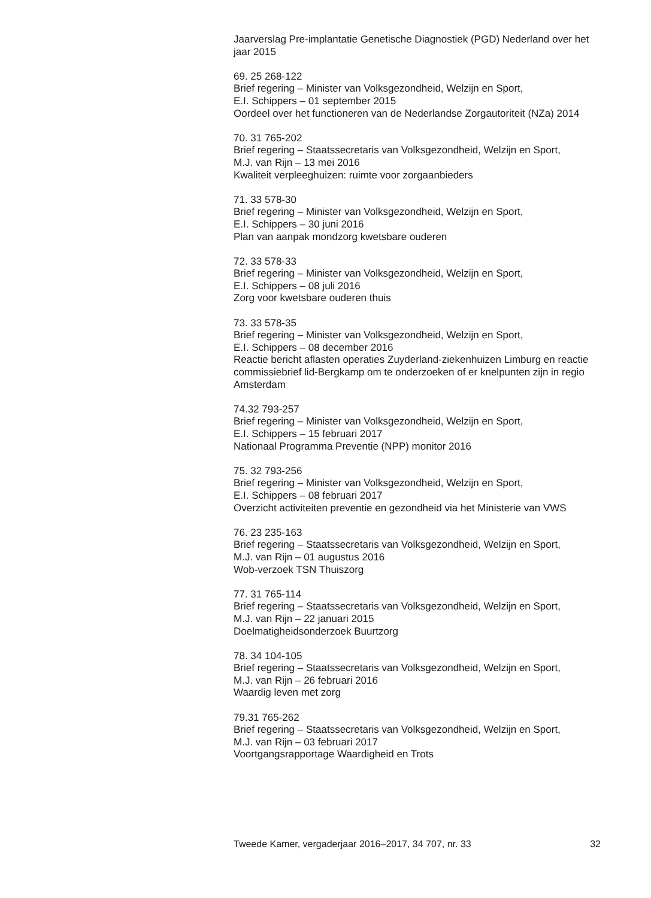Jaarverslag Pre-implantatie Genetische Diagnostiek (PGD) Nederland over het jaar 2015
69. 25 268-122
Brief regering – Minister van Volksgezondheid, Welzijn en Sport,
E.I. Schippers – 01 september 2015
Oordeel over het functioneren van de Nederlandse Zorgautoriteit (NZa) 2014
70. 31 765-202
Brief regering – Staatssecretaris van Volksgezondheid, Welzijn en Sport,
M.J. van Rijn – 13 mei 2016
Kwaliteit verpleeghuizen: ruimte voor zorgaanbieders
71. 33 578-30
Brief regering – Minister van Volksgezondheid, Welzijn en Sport,
E.I. Schippers – 30 juni 2016
Plan van aanpak mondzorg kwetsbare ouderen
72. 33 578-33
Brief regering – Minister van Volksgezondheid, Welzijn en Sport,
E.I. Schippers – 08 juli 2016
Zorg voor kwetsbare ouderen thuis
73. 33 578-35
Brief regering – Minister van Volksgezondheid, Welzijn en Sport,
E.I. Schippers – 08 december 2016
Reactie bericht aflasten operaties Zuyderland-ziekenhuizen Limburg en reactie commissiebrief lid-Bergkamp om te onderzoeken of er knelpunten zijn in regio Amsterdam
74.32 793-257
Brief regering – Minister van Volksgezondheid, Welzijn en Sport,
E.I. Schippers – 15 februari 2017
Nationaal Programma Preventie (NPP) monitor 2016
75. 32 793-256
Brief regering – Minister van Volksgezondheid, Welzijn en Sport,
E.I. Schippers – 08 februari 2017
Overzicht activiteiten preventie en gezondheid via het Ministerie van VWS
76. 23 235-163
Brief regering – Staatssecretaris van Volksgezondheid, Welzijn en Sport,
M.J. van Rijn – 01 augustus 2016
Wob-verzoek TSN Thuiszorg
77. 31 765-114
Brief regering – Staatssecretaris van Volksgezondheid, Welzijn en Sport,
M.J. van Rijn – 22 januari 2015
Doelmatigheidsonderzoek Buurtzorg
78. 34 104-105
Brief regering – Staatssecretaris van Volksgezondheid, Welzijn en Sport,
M.J. van Rijn – 26 februari 2016
Waardig leven met zorg
79.31 765-262
Brief regering – Staatssecretaris van Volksgezondheid, Welzijn en Sport,
M.J. van Rijn – 03 februari 2017
Voortgangsrapportage Waardigheid en Trots
Tweede Kamer, vergaderjaar 2016–2017, 34 707, nr. 33 32